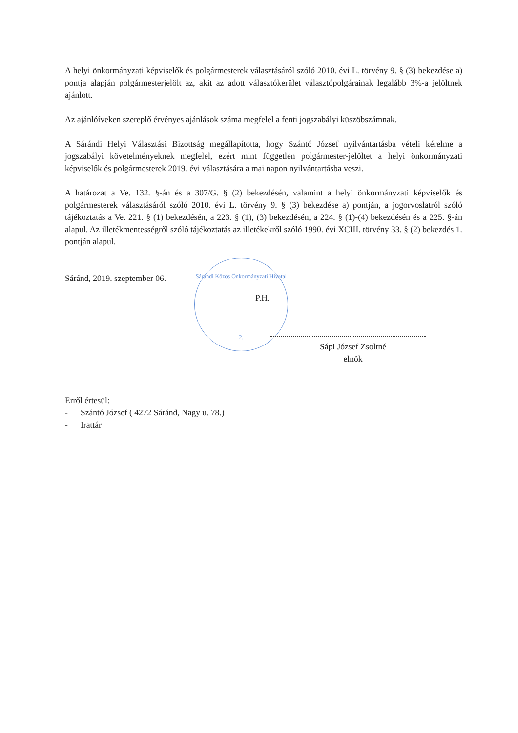A helyi önkormányzati képviselők és polgármesterek választásáról szóló 2010. évi L. törvény 9. § (3) bekezdése a) pontja alapján polgármesterjelölt az, akit az adott választókerület választópolgárainak legalább 3%-a jelöltnek ajánlott.
Az ajánlóíveken szereplő érvényes ajánlások száma megfelel a fenti jogszabályi küszöbszámnak.
A Sárándi Helyi Választási Bizottság megállapította, hogy Szántó József nyilvántartásba vételi kérelme a jogszabályi követelményeknek megfelel, ezért mint független polgármester-jelöltet a helyi önkormányzati képviselők és polgármesterek 2019. évi választására a mai napon nyilvántartásba veszi.
A határozat a Ve. 132. §-án és a 307/G. § (2) bekezdésén, valamint a helyi önkormányzati képviselők és polgármesterek választásáról szóló 2010. évi L. törvény 9. § (3) bekezdése a) pontján, a jogorvoslatról szóló tájékoztatás a Ve. 221. § (1) bekezdésén, a 223. § (1), (3) bekezdésén, a 224. § (1)-(4) bekezdésén és a 225. §-án alapul. Az illetékmentességről szóló tájékoztatás az illetékekről szóló 1990. évi XCIII. törvény 33. § (2) bekezdés 1. pontján alapul.
Sáránd, 2019. szeptember 06.
Sárándi Közös Önkormányzati Hivatal
2.
P.H.
Sápi József Zsoltné
elnök
Erről értesül:
- Szántó József ( 4272 Sáránd, Nagy u. 78.)
- Irattár